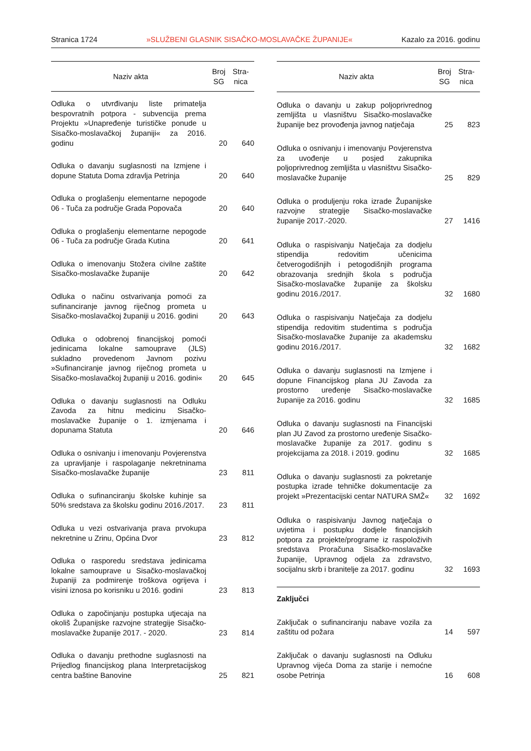Stranica 1724 »SLUŽBENI GLASNIK SISAČKO-MOSLAVAČKE ŽUPANIJE« Kazalo za 2016. godinu
| Naziv akta | Broj SG | Stra- nica |
| --- | --- | --- |
| Odluka o utvrđivanju liste primatelja bespovratnih potpora - subvencija prema Projektu »Unapređenje turističke ponude u Sisačko-moslavačkoj županiji« za 2016. godinu | 20 | 640 |
| Odluka o davanju suglasnosti na Izmjene i dopune Statuta Doma zdravlja Petrinja | 20 | 640 |
| Odluka o proglašenju elementarne nepogode 06 - Tuča za područje Grada Popovača | 20 | 640 |
| Odluka o proglašenju elementarne nepogode 06 - Tuča za područje Grada Kutina | 20 | 641 |
| Odluka o imenovanju Stožera civilne zaštite Sisačko-moslavačke županije | 20 | 642 |
| Odluka o načinu ostvarivanja pomoći za sufinanciranje javnog riječnog prometa u Sisačko-moslavačkoj županiji u 2016. godini | 20 | 643 |
| Odluka o odobrenoj financijskoj pomoći jedinicama lokalne samouprave (JLS) sukladno provedenom Javnom pozivu »Sufinanciranje javnog riječnog prometa u Sisačko-moslavačkoj županiji u 2016. godini« | 20 | 645 |
| Odluka o davanju suglasnosti na Odluku Zavoda za hitnu medicinu Sisačko-moslavačke županije o 1. izmjenama i dopunama Statuta | 20 | 646 |
| Odluka o osnivanju i imenovanju Povjerenstva za upravljanje i raspolaganje nekretninama Sisačko-moslavačke županije | 23 | 811 |
| Odluka o sufinanciranju školske kuhinje sa 50% sredstava za školsku godinu 2016./2017. | 23 | 811 |
| Odluka u vezi ostvarivanja prava prvokupa nekretnine u Zrinu, Općina Dvor | 23 | 812 |
| Odluka o rasporedu sredstava jedinicama lokalne samouprave u Sisačko-moslavačkoj županiji za podmirenje troškova ogrijeva i visini iznosa po korisniku u 2016. godini | 23 | 813 |
| Odluka o započinjanju postupka utjecaja na okoliš Županijske razvojne strategije Sisačko-moslavačke županije 2017. - 2020. | 23 | 814 |
| Odluka o davanju prethodne suglasnosti na Prijedlog financijskog plana Interpretacijskog centra baštine Banovine | 25 | 821 |
| Naziv akta | Broj SG | Stra- nica |
| --- | --- | --- |
| Odluka o davanju u zakup poljoprivrednog zemljišta u vlasništvu Sisačko-moslavačke županije bez provođenja javnog natječaja | 25 | 823 |
| Odluka o osnivanju i imenovanju Povjerenstva za uvođenje u posjed zakupnika poljoprivrednog zemljišta u vlasništvu Sisačko-moslavačke županije | 25 | 829 |
| Odluka o produljenju roka izrade Županijske razvojne strategije Sisačko-moslavačke županije 2017.-2020. | 27 | 1416 |
| Odluka o raspisivanju Natječaja za dodjelu stipendija redovitim učenicima četverogodišnjih i petogodišnjih programa obrazovanja srednjih škola s područja Sisačko-moslavačke županije za školsku godinu 2016./2017. | 32 | 1680 |
| Odluka o raspisivanju Natječaja za dodjelu stipendija redovitim studentima s područja Sisačko-moslavačke županije za akademsku godinu 2016./2017. | 32 | 1682 |
| Odluka o davanju suglasnosti na Izmjene i dopune Financijskog plana JU Zavoda za prostorno uređenje Sisačko-moslavačke županije za 2016. godinu | 32 | 1685 |
| Odluka o davanju suglasnosti na Financijski plan JU Zavod za prostorno uređenje Sisačko-moslavačke županije za 2017. godinu s projekcijama za 2018. i 2019. godinu | 32 | 1685 |
| Odluka o davanju suglasnosti za pokretanje postupka izrade tehničke dokumentacije za projekt »Prezentacijski centar NATURA SMŽ« | 32 | 1692 |
| Odluka o raspisivanju Javnog natječaja o uvjetima i postupku dodjele financijskih potpora za projekte/programe iz raspoloživih sredstava Proračuna Sisačko-moslavačke županije, Upravnog odjela za zdravstvo, socijalnu skrb i branitelje za 2017. godinu | 32 | 1693 |
| Zaključci | | |
| Zaključak o sufinanciranju nabave vozila za zaštitu od požara | 14 | 597 |
| Zaključak o davanju suglasnosti na Odluku Upravnog vijeća Doma za starije i nemoćne osobe Petrinja | 16 | 608 |